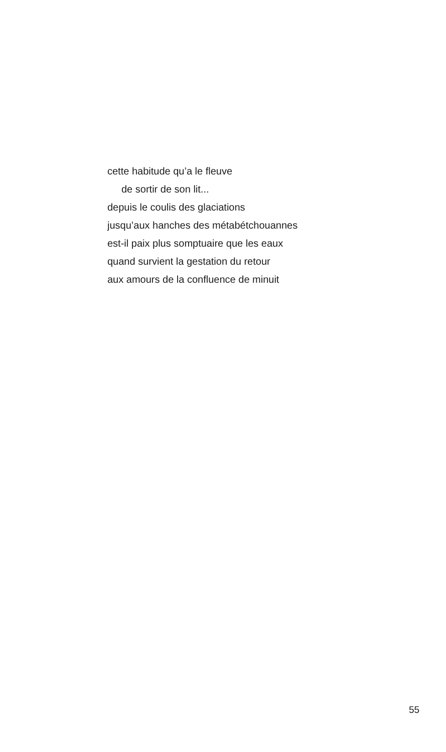cette habitude qu’a le fleuve
de sortir de son lit...
depuis le coulis des glaciations
jusqu’aux hanches des métabétchouannes
est-il paix plus somptuaire que les eaux
quand survient la gestation du retour
aux amours de la confluence de minuit
55